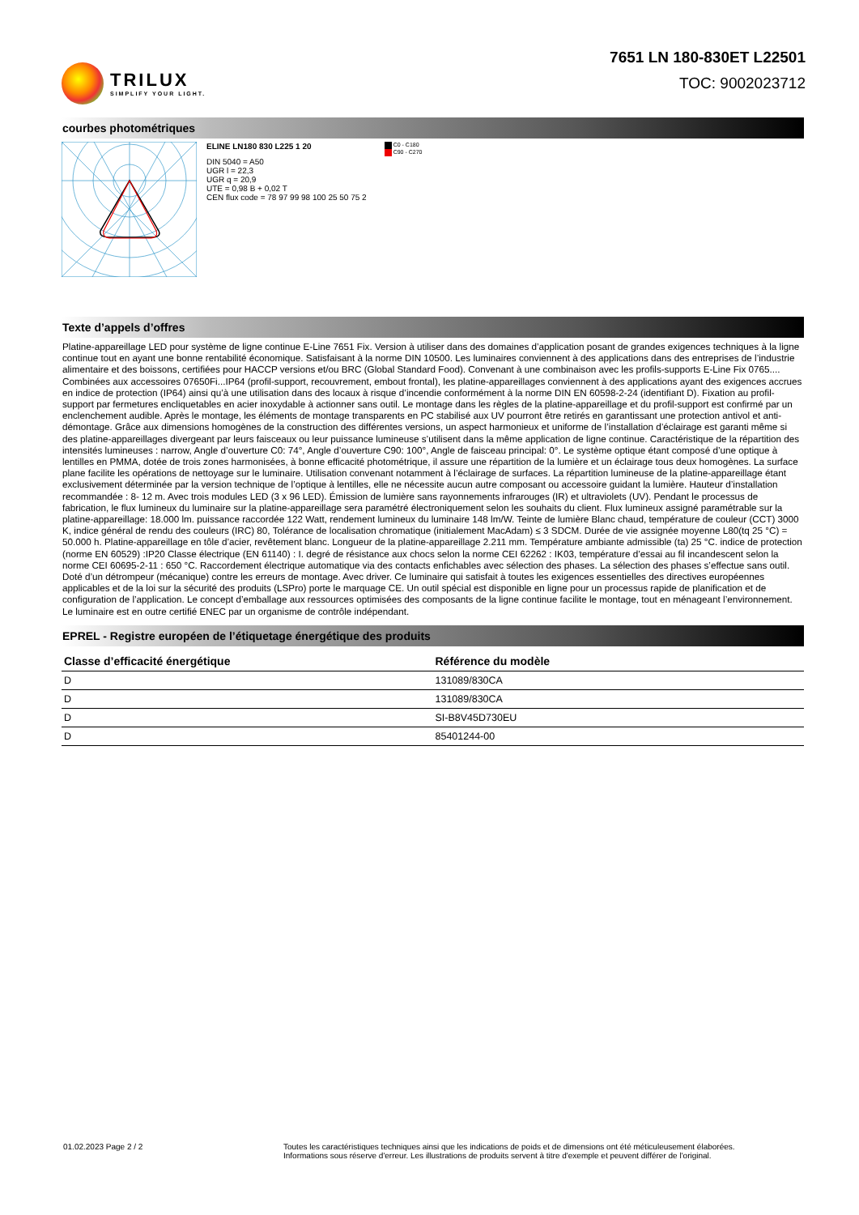TRILUX
SIMPLIFY YOUR LIGHT.
7651 LN 180-830ET L22501
TOC: 9002023712
courbes photométriques
ELINE LN180 830 L225 1 20
DIN 5040 = A50
UGR l = 22,3
UGR q = 20,9
UTE = 0,98 B + 0,02 T
CEN flux code = 78 97 99 98 100 25 50 75 2
C0 - C180
C90 - C270
Texte d’appels d’offres
Platine-appareillage LED pour système de ligne continue E-Line 7651 Fix. Version à utiliser dans des domaines d’application posant de grandes exigences techniques à la ligne continue tout en ayant une bonne rentabilité économique. Satisfaisant à la norme DIN 10500. Les luminaires conviennent à des applications dans des entreprises de l’industrie alimentaire et des boissons, certifiées pour HACCP versions et/ou BRC (Global Standard Food). Convenant à une combinaison avec les profils-supports E-Line Fix 0765.... Combinées aux accessoires 07650Fi...IP64 (profil-support, recouvrement, embout frontal), les platine-appareillages conviennent à des applications ayant des exigences accrues en indice de protection (IP64) ainsi qu’à une utilisation dans des locaux à risque d’incendie conformément à la norme DIN EN 60598-2-24 (identifiant D). Fixation au profil-support par fermetures encliquetables en acier inoxydable à actionner sans outil. Le montage dans les règles de la platine-appareillage et du profil-support est confirmé par un enclenchement audible. Après le montage, les éléments de montage transparents en PC stabilisé aux UV pourront être retirés en garantissant une protection antivol et anti-démontage. Grâce aux dimensions homogènes de la construction des différentes versions, un aspect harmonieux et uniforme de l’installation d’éclairage est garanti même si des platine-appareillages divergeant par leurs faisceaux ou leur puissance lumineuse s’utilisent dans la même application de ligne continue. Caractéristique de la répartition des intensités lumineuses : narrow, Angle d’ouverture C0: 74°, Angle d’ouverture C90: 100°, Angle de faisceau principal: 0°. Le système optique étant composé d’une optique à lentilles en PMMA, dotée de trois zones harmonisées, à bonne efficacité photométrique, il assure une répartition de la lumière et un éclairage tous deux homogènes. La surface plane facilite les opérations de nettoyage sur le luminaire. Utilisation convenant notamment à l’éclairage de surfaces. La répartition lumineuse de la platine-appareillage étant exclusivement déterminée par la version technique de l’optique à lentilles, elle ne nécessite aucun autre composant ou accessoire guidant la lumière. Hauteur d’installation recommandée : 8- 12 m. Avec trois modules LED (3 x 96 LED). Émission de lumière sans rayonnements infrarouges (IR) et ultraviolets (UV). Pendant le processus de fabrication, le flux lumineux du luminaire sur la platine-appareillage sera paramétré électroniquement selon les souhaits du client. Flux lumineux assigné paramétrable sur la platine-appareillage: 18.000 lm. puissance raccordée 122 Watt, rendement lumineux du luminaire 148 lm/W. Teinte de lumière Blanc chaud, température de couleur (CCT) 3000 K, indice général de rendu des couleurs (IRC) 80, Tolérance de localisation chromatique (initialement MacAdam) ≤ 3 SDCM. Durée de vie assignée moyenne L80(tq 25 °C) = 50.000 h. Platine-appareillage en tôle d’acier, revêtement blanc. Longueur de la platine-appareillage 2.211 mm. Température ambiante admissible (ta) 25 °C. indice de protection (norme EN 60529) :IP20 Classe électrique (EN 61140) : I. degré de résistance aux chocs selon la norme CEI 62262 : IK03, température d’essai au fil incandescent selon la norme CEI 60695-2-11 : 650 °C. Raccordement électrique automatique via des contacts enfichables avec sélection des phases. La sélection des phases s’effectue sans outil. Doté d’un détrompeur (mécanique) contre les erreurs de montage. Avec driver. Ce luminaire qui satisfait à toutes les exigences essentielles des directives européennes applicables et de la loi sur la sécurité des produits (LSPro) porte le marquage CE. Un outil spécial est disponible en ligne pour un processus rapide de planification et de configuration de l’application. Le concept d’emballage aux ressources optimisées des composants de la ligne continue facilite le montage, tout en ménageant l’environnement. Le luminaire est en outre certifié ENEC par un organisme de contrôle indépendant.
EPREL - Registre européen de l’étiquetage énergétique des produits
| Classe d’efficacité énergétique | Référence du modèle |
| --- | --- |
| D | 131089/830CA |
| D | 131089/830CA |
| D | SI-B8V45D730EU |
| D | 85401244-00 |
01.02.2023 Page 2 / 2 Toutes les caractéristiques techniques ainsi que les indications de poids et de dimensions ont été méticuleusement élaborées.
Informations sous réserve d'erreur. Les illustrations de produits servent à titre d'exemple et peuvent différer de l'original.